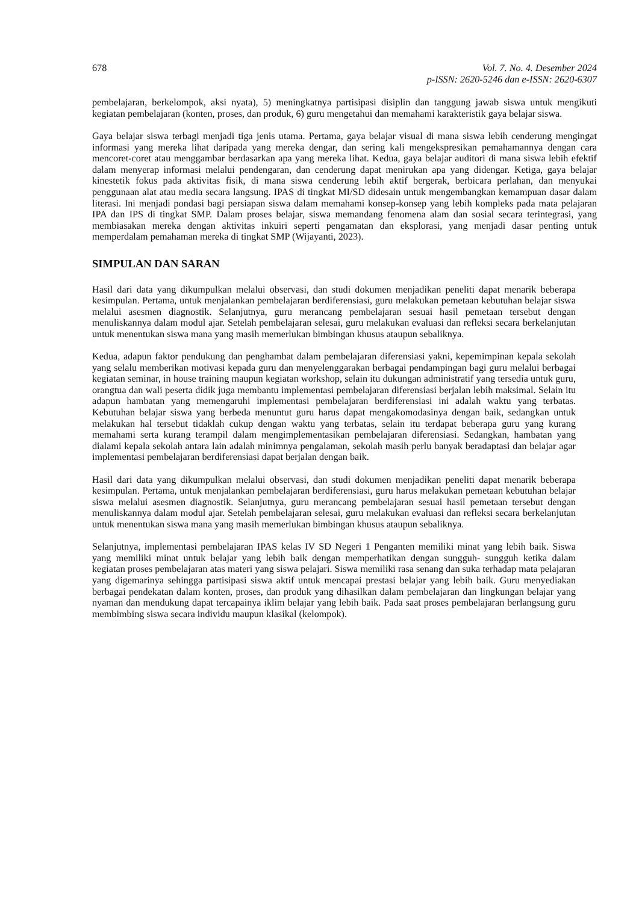678 Vol. 7. No. 4. Desember 2024
p-ISSN: 2620-5246 dan e-ISSN: 2620-6307
pembelajaran, berkelompok, aksi nyata), 5) meningkatnya partisipasi disiplin dan tanggung jawab siswa untuk mengikuti kegiatan pembelajaran (konten, proses, dan produk, 6) guru mengetahui dan memahami karakteristik gaya belajar siswa.
Gaya belajar siswa terbagi menjadi tiga jenis utama. Pertama, gaya belajar visual di mana siswa lebih cenderung mengingat informasi yang mereka lihat daripada yang mereka dengar, dan sering kali mengekspresikan pemahamannya dengan cara mencoret-coret atau menggambar berdasarkan apa yang mereka lihat. Kedua, gaya belajar auditori di mana siswa lebih efektif dalam menyerap informasi melalui pendengaran, dan cenderung dapat menirukan apa yang didengar. Ketiga, gaya belajar kinestetik fokus pada aktivitas fisik, di mana siswa cenderung lebih aktif bergerak, berbicara perlahan, dan menyukai penggunaan alat atau media secara langsung. IPAS di tingkat MI/SD didesain untuk mengembangkan kemampuan dasar dalam literasi. Ini menjadi pondasi bagi persiapan siswa dalam memahami konsep-konsep yang lebih kompleks pada mata pelajaran IPA dan IPS di tingkat SMP. Dalam proses belajar, siswa memandang fenomena alam dan sosial secara terintegrasi, yang membiasakan mereka dengan aktivitas inkuiri seperti pengamatan dan eksplorasi, yang menjadi dasar penting untuk memperdalam pemahaman mereka di tingkat SMP (Wijayanti, 2023).
SIMPULAN DAN SARAN
Hasil dari data yang dikumpulkan melalui observasi, dan studi dokumen menjadikan peneliti dapat menarik beberapa kesimpulan. Pertama, untuk menjalankan pembelajaran berdiferensiasi, guru melakukan pemetaan kebutuhan belajar siswa melalui asesmen diagnostik. Selanjutnya, guru merancang pembelajaran sesuai hasil pemetaan tersebut dengan menuliskannya dalam modul ajar. Setelah pembelajaran selesai, guru melakukan evaluasi dan refleksi secara berkelanjutan untuk menentukan siswa mana yang masih memerlukan bimbingan khusus ataupun sebaliknya.
Kedua, adapun faktor pendukung dan penghambat dalam pembelajaran diferensiasi yakni, kepemimpinan kepala sekolah yang selalu memberikan motivasi kepada guru dan menyelenggarakan berbagai pendampingan bagi guru melalui berbagai kegiatan seminar, in house training maupun kegiatan workshop, selain itu dukungan administratif yang tersedia untuk guru, orangtua dan wali peserta didik juga membantu implementasi pembelajaran diferensiasi berjalan lebih maksimal. Selain itu adapun hambatan yang memengaruhi implementasi pembelajaran berdiferensiasi ini adalah waktu yang terbatas. Kebutuhan belajar siswa yang berbeda menuntut guru harus dapat mengakomodasinya dengan baik, sedangkan untuk melakukan hal tersebut tidaklah cukup dengan waktu yang terbatas, selain itu terdapat beberapa guru yang kurang memahami serta kurang terampil dalam mengimplementasikan pembelajaran diferensiasi. Sedangkan, hambatan yang dialami kepala sekolah antara lain adalah minimnya pengalaman, sekolah masih perlu banyak beradaptasi dan belajar agar implementasi pembelajaran berdiferensiasi dapat berjalan dengan baik.
Hasil dari data yang dikumpulkan melalui observasi, dan studi dokumen menjadikan peneliti dapat menarik beberapa kesimpulan. Pertama, untuk menjalankan pembelajaran berdiferensiasi, guru harus melakukan pemetaan kebutuhan belajar siswa melalui asesmen diagnostik. Selanjutnya, guru merancang pembelajaran sesuai hasil pemetaan tersebut dengan menuliskannya dalam modul ajar. Setelah pembelajaran selesai, guru melakukan evaluasi dan refleksi secara berkelanjutan untuk menentukan siswa mana yang masih memerlukan bimbingan khusus ataupun sebaliknya.
Selanjutnya, implementasi pembelajaran IPAS kelas IV SD Negeri 1 Penganten memiliki minat yang lebih baik. Siswa yang memiliki minat untuk belajar yang lebih baik dengan memperhatikan dengan sungguh- sungguh ketika dalam kegiatan proses pembelajaran atas materi yang siswa pelajari. Siswa memiliki rasa senang dan suka terhadap mata pelajaran yang digemarinya sehingga partisipasi siswa aktif untuk mencapai prestasi belajar yang lebih baik. Guru menyediakan berbagai pendekatan dalam konten, proses, dan produk yang dihasilkan dalam pembelajaran dan lingkungan belajar yang nyaman dan mendukung dapat tercapainya iklim belajar yang lebih baik. Pada saat proses pembelajaran berlangsung guru membimbing siswa secara individu maupun klasikal (kelompok).